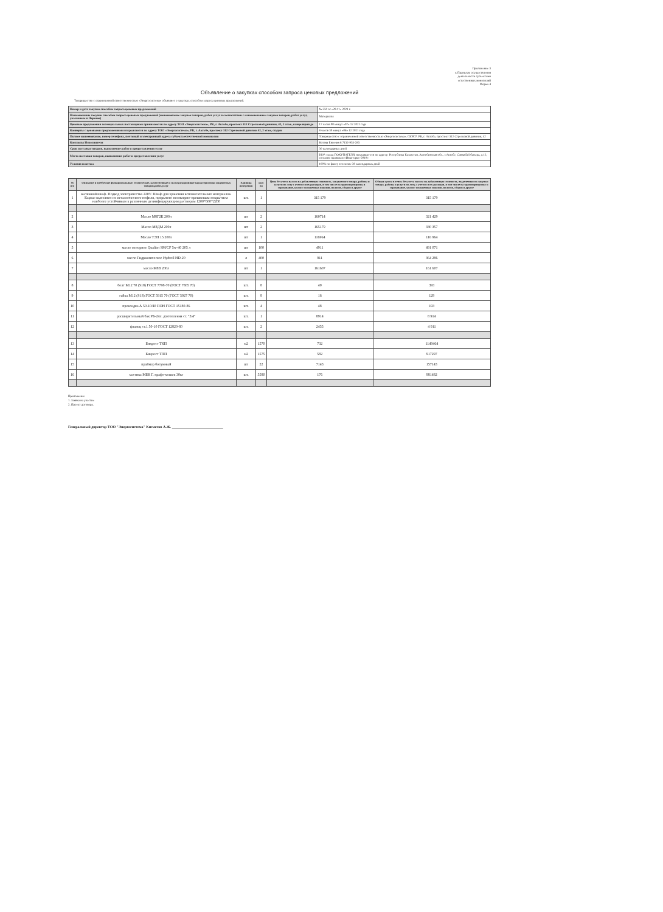Приложение 3
к Правилам осуществления
деятельности субъектами
естественных монополий
Форма 4
Объявление о закупках способом запроса ценовых предложений
Товарищество с ограниченной ответственностью «Энергосистема» объявляет о закупках способом запроса ценовых предложений.
| Номер и дата закупок способом запроса ценовых предложений | № 350 от «29.11» 2021 г. |
| Наименование закупок способом запроса ценовых предложений (наименование закупок товаров, работ услуг в соответствии с наименованием закупок товаров, работ услуг, указанным в Перечне) | Материалы |
| Ценовые предложения потенциальных поставщиков принимаются по адресу ТОО «Энергосистема», РК, г. Актобе, проспект 312 Стрелковой дивизии, 42, 1 этаж, канцелярия до | 17 часов 00 минут «07» 12 2021 года |
| Конверты с ценовыми предложениями вскрываются по адресу ТОО «Энергосистема», РК, г. Актобе, проспект 312 Стрелковой дивизии 42, 2 этаж, студия | 8 часов 30 минут «08» 12 2021 года |
| Полное наименование, номер телефона, почтовый и электронный адреса субъекта естественной монополии | Товарищество с ограниченной ответственностью «Энергосистема». 030007. РК, г. Актобе, проспект 312 Стрелковой дивизии, 42 |
| Контакты Исполнителя | Котляр Евгения 8 7132-953-285 |
| Срок поставки товаров, выполнение работ и предоставления услуг | 30 календарных дней |
| Место поставки товаров, выполнение работ и предоставления услуг | DDP. склад ПОКУПАТЕЛЯ, находящегося по адресу: Республика Казахстан, Актюбинская обл., г.Актобе, Санкибай батыра, д.12, согласно правилам «Инкотермс-2010» |
| Условия платежа | 100% по факту в течение 30 календарных дней |
| № п/п | Описание и требуемые функциональные, технические, качественные и эксплуатационные характеристики закупаемых товаров,работ,услуг | Единица измерения | кол-во | Цена без учета налога на добавленную стоимость, закупаемого товара, работы и услуги по лоту с учетом всех расходов, в том числе на транспортировку и страхование, уплату таможенных пошлин, налогов, сборов и другое | Общая сумма в тенге, без учета налога на добавленную стоимость, выделенная на закупки товара, работы и услуги по лоту, с учетом всех расходов, в том числе на транспортировку и страхование, уплату таможенных пошлин, налогов, сборов и другое |
| --- | --- | --- | --- | --- | --- |
| 1 | вытяжной шкаф. Подвод электричества 220V. Шкаф для хранения вспомогательных материалов. Каркас выполнен из металлического пофиля, покрытого полимерно-прошковым покрытием наиболее устойчивым к различным дезинфицирующим растворам 1200*600*2200 | шт. | 1 | 315 179 | 315 179 |
| 2 | Масло М8Г2К 200л | шт | 2 | 160714 | 321 429 |
| 3 | Масло М8ДМ 200л | шт | 2 | 165179 | 330 357 |
| 4 | Масло ТЭП 15 200л | шт | 1 | 116964 | 116 964 |
| 5 | масло моторное Qualitet SM/CF 5w-40 205 л | шт | 100 | 4911 | 491 071 |
| 6 | масло Гидравлическое Hydroil HD-20 | л | 400 | 911 | 364 286 |
| 7 | масло М8В 200л | шт | 1 | 161607 | 161 607 |
| 8 | болт М12 70 (S18) ГОСТ 7798-70 (ГОСТ 7805 70) | шт. | 8 | 49 | 393 |
| 9 | гайка М12 (S18) ГОСТ 5915 70 (ГОСТ 5927 70) | шт. | 8 | 16 | 129 |
| 10 | прокладка А 50-10/40 ПОН ГОСТ 15180-86 | шт. | 4 | 48 | 193 |
| 11 | расширительный бак РБ-24л. д/отопления ст. "3/4" | шт. | 1 | 8914 | 8 914 |
| 12 | фланец ст.1 50-10 ГОСТ 12820-80 | шт. | 2 | 2455 | 4 911 |
| 13 | Бикрост ТКП | м2 | 1570 | 732 | 1149464 |
| 14 | Бикрост ТПП | м2 | 1575 | 582 | 917297 |
| 15 | праймер битумный | шт | 22 | 7143 | 157143 |
| 16 | мастика МБК Г. крафт-мешок 30кг | шт. | 5580 | 176 | 981482 |
Приложение:
1. Заявка на участие
2. Проект договора.
Генеральный директор ТОО "Энергосистема" Кисметов А.Ж. ____________________________